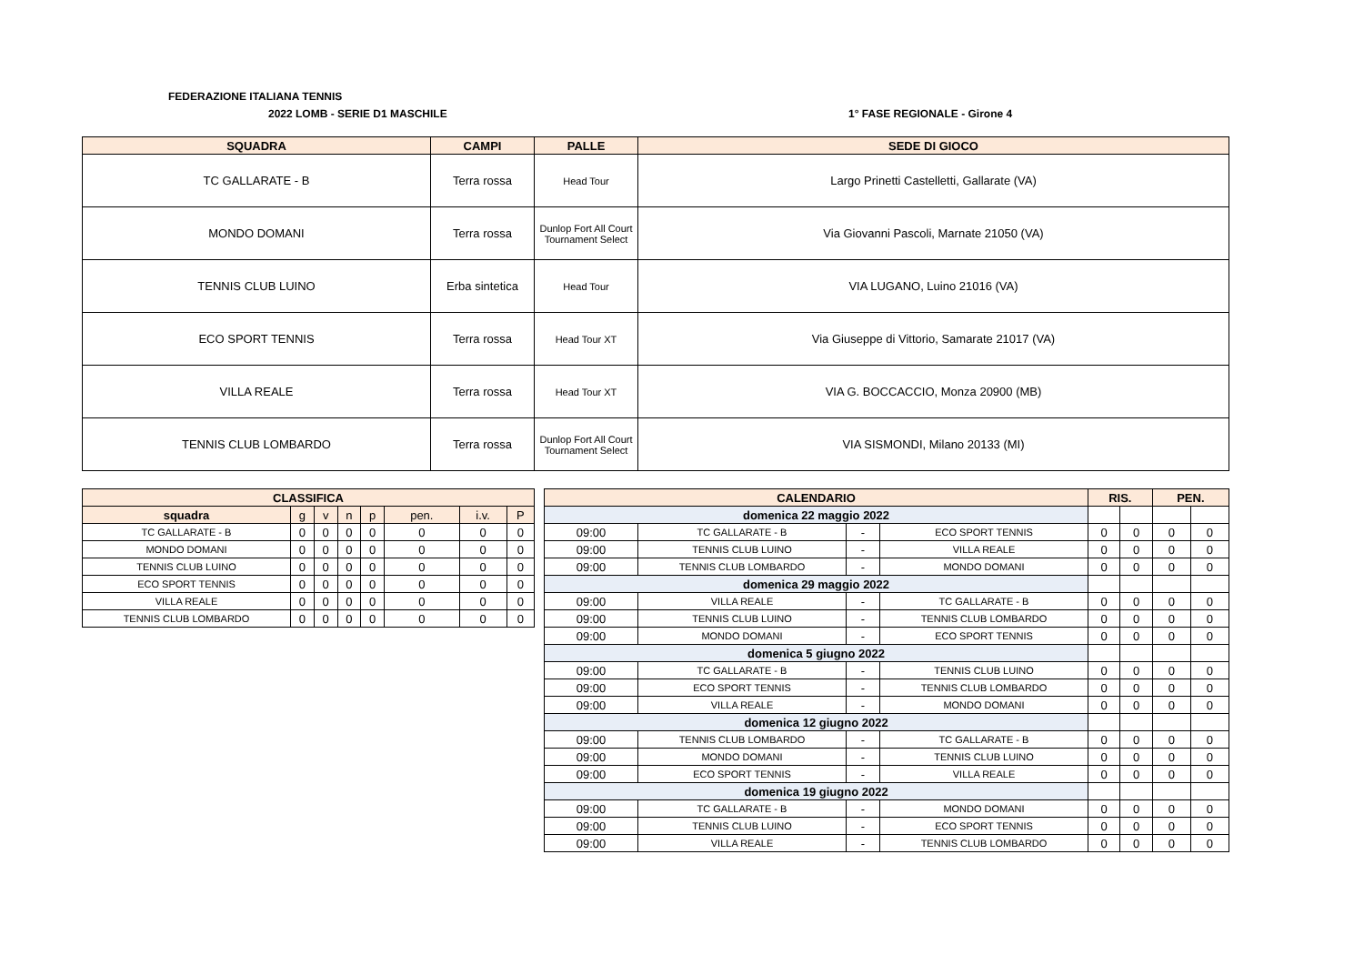FEDERAZIONE ITALIANA TENNIS
2022 LOMB - SERIE D1 MASCHILE 1° FASE REGIONALE - Girone 4
| SQUADRA | CAMPI | PALLE | SEDE DI GIOCO |
| --- | --- | --- | --- |
| TC GALLARATE - B | Terra rossa | Head Tour | Largo Prinetti Castelletti, Gallarate (VA) |
| MONDO DOMANI | Terra rossa | Dunlop Fort All Court Tournament Select | Via Giovanni Pascoli, Marnate 21050 (VA) |
| TENNIS CLUB LUINO | Erba sintetica | Head Tour | VIA LUGANO, Luino 21016 (VA) |
| ECO SPORT TENNIS | Terra rossa | Head Tour XT | Via Giuseppe di Vittorio, Samarate 21017 (VA) |
| VILLA REALE | Terra rossa | Head Tour XT | VIA G. BOCCACCIO, Monza 20900 (MB) |
| TENNIS CLUB LOMBARDO | Terra rossa | Dunlop Fort All Court Tournament Select | VIA SISMONDI, Milano 20133 (MI) |
| CLASSIFICA | | | | | | | |
| --- | --- | --- | --- | --- | --- | --- | --- |
| squadra | g | v | n | p | pen. | i.v. | P |
| TC GALLARATE - B | 0 | 0 | 0 | 0 | 0 | 0 | 0 |
| MONDO DOMANI | 0 | 0 | 0 | 0 | 0 | 0 | 0 |
| TENNIS CLUB LUINO | 0 | 0 | 0 | 0 | 0 | 0 | 0 |
| ECO SPORT TENNIS | 0 | 0 | 0 | 0 | 0 | 0 | 0 |
| VILLA REALE | 0 | 0 | 0 | 0 | 0 | 0 | 0 |
| TENNIS CLUB LOMBARDO | 0 | 0 | 0 | 0 | 0 | 0 | 0 |
| CALENDARIO | | | | RIS. | | PEN. | |
| --- | --- | --- | --- | --- | --- | --- | --- |
| domenica 22 maggio 2022 | | | | | | | |
| 09:00 | TC GALLARATE - B | - | ECO SPORT TENNIS | 0 | 0 | 0 | 0 |
| 09:00 | TENNIS CLUB LUINO | - | VILLA REALE | 0 | 0 | 0 | 0 |
| 09:00 | TENNIS CLUB LOMBARDO | - | MONDO DOMANI | 0 | 0 | 0 | 0 |
| domenica 29 maggio 2022 | | | | | | | |
| 09:00 | VILLA REALE | - | TC GALLARATE - B | 0 | 0 | 0 | 0 |
| 09:00 | TENNIS CLUB LUINO | - | TENNIS CLUB LOMBARDO | 0 | 0 | 0 | 0 |
| 09:00 | MONDO DOMANI | - | ECO SPORT TENNIS | 0 | 0 | 0 | 0 |
| domenica 5 giugno 2022 | | | | | | | |
| 09:00 | TC GALLARATE - B | - | TENNIS CLUB LUINO | 0 | 0 | 0 | 0 |
| 09:00 | ECO SPORT TENNIS | - | TENNIS CLUB LOMBARDO | 0 | 0 | 0 | 0 |
| 09:00 | VILLA REALE | - | MONDO DOMANI | 0 | 0 | 0 | 0 |
| domenica 12 giugno 2022 | | | | | | | |
| 09:00 | TENNIS CLUB LOMBARDO | - | TC GALLARATE - B | 0 | 0 | 0 | 0 |
| 09:00 | MONDO DOMANI | - | TENNIS CLUB LUINO | 0 | 0 | 0 | 0 |
| 09:00 | ECO SPORT TENNIS | - | VILLA REALE | 0 | 0 | 0 | 0 |
| domenica 19 giugno 2022 | | | | | | | |
| 09:00 | TC GALLARATE - B | - | MONDO DOMANI | 0 | 0 | 0 | 0 |
| 09:00 | TENNIS CLUB LUINO | - | ECO SPORT TENNIS | 0 | 0 | 0 | 0 |
| 09:00 | VILLA REALE | - | TENNIS CLUB LOMBARDO | 0 | 0 | 0 | 0 |